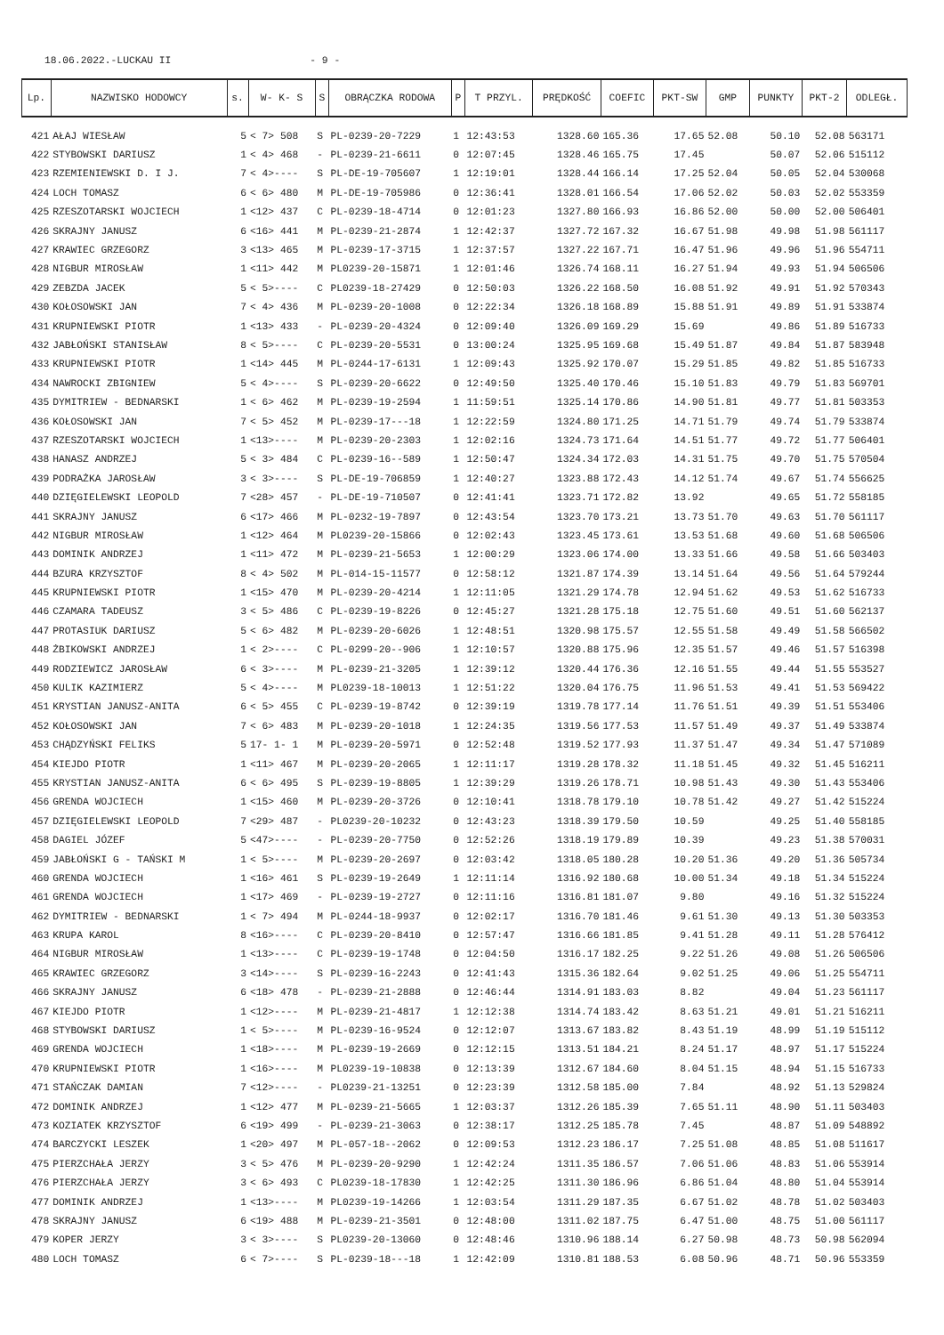18.06.2022.-LUCKAU II - 9 -
| Lp. | NAZWISKO HODOWCY | s. | W- K- S | S | OBRĄCZKA RODOWA | P | T PRZYL. | PRĘDKOŚĆ | COEFIC | PKT-SW | GMP | PUNKTY | PKT-2 | ODLEGŁ. |
| --- | --- | --- | --- | --- | --- | --- | --- | --- | --- | --- | --- | --- | --- | --- |
| 421 | AŁAJ WIESŁAW | 5 | < 7> 508 | S | PL-0239-20-7229 | 1 | 12:43:53 | 1328.60 | 165.36 | 17.65 | 52.08 | 50.10 | 52.08 | 563171 |
| 422 | STYBOWSKI DARIUSZ | 1 | < 4> 468 | - | PL-0239-21-6611 | 0 | 12:07:45 | 1328.46 | 165.75 | 17.45 | | 50.07 | 52.06 | 515112 |
| 423 | RZEMIENIEWSKI D. I J. | 7 | < 4>---- | S | PL-DE-19-705607 | 1 | 12:19:01 | 1328.44 | 166.14 | 17.25 | 52.04 | 50.05 | 52.04 | 530068 |
| 424 | LOCH TOMASZ | 6 | < 6> 480 | M | PL-DE-19-705986 | 0 | 12:36:41 | 1328.01 | 166.54 | 17.06 | 52.02 | 50.03 | 52.02 | 553359 |
| 425 | RZESZOTARSKI WOJCIECH | 1 | <12> 437 | C | PL-0239-18-4714 | 0 | 12:01:23 | 1327.80 | 166.93 | 16.86 | 52.00 | 50.00 | 52.00 | 506401 |
| 426 | SKRAJNY JANUSZ | 6 | <16> 441 | M | PL-0239-21-2874 | 1 | 12:42:37 | 1327.72 | 167.32 | 16.67 | 51.98 | 49.98 | 51.98 | 561117 |
| 427 | KRAWIEC GRZEGORZ | 3 | <13> 465 | M | PL-0239-17-3715 | 1 | 12:37:57 | 1327.22 | 167.71 | 16.47 | 51.96 | 49.96 | 51.96 | 554711 |
| 428 | NIGBUR MIROSŁAW | 1 | <11> 442 | M | PL0239-20-15871 | 1 | 12:01:46 | 1326.74 | 168.11 | 16.27 | 51.94 | 49.93 | 51.94 | 506506 |
| 429 | ZEBZDA JACEK | 5 | < 5>---- | C | PL0239-18-27429 | 0 | 12:50:03 | 1326.22 | 168.50 | 16.08 | 51.92 | 49.91 | 51.92 | 570343 |
| 430 | KOŁOSOWSKI JAN | 7 | < 4> 436 | M | PL-0239-20-1008 | 0 | 12:22:34 | 1326.18 | 168.89 | 15.88 | 51.91 | 49.89 | 51.91 | 533874 |
| 431 | KRUPNIEWSKI PIOTR | 1 | <13> 433 | - | PL-0239-20-4324 | 0 | 12:09:40 | 1326.09 | 169.29 | 15.69 | | 49.86 | 51.89 | 516733 |
| 432 | JABŁOŃSKI STANISŁAW | 8 | < 5>---- | C | PL-0239-20-5531 | 0 | 13:00:24 | 1325.95 | 169.68 | 15.49 | 51.87 | 49.84 | 51.87 | 583948 |
| 433 | KRUPNIEWSKI PIOTR | 1 | <14> 445 | M | PL-0244-17-6131 | 1 | 12:09:43 | 1325.92 | 170.07 | 15.29 | 51.85 | 49.82 | 51.85 | 516733 |
| 434 | NAWROCKI ZBIGNIEW | 5 | < 4>---- | S | PL-0239-20-6622 | 0 | 12:49:50 | 1325.40 | 170.46 | 15.10 | 51.83 | 49.79 | 51.83 | 569701 |
| 435 | DYMITRIEW - BEDNARSKI | 1 | < 6> 462 | M | PL-0239-19-2594 | 1 | 11:59:51 | 1325.14 | 170.86 | 14.90 | 51.81 | 49.77 | 51.81 | 503353 |
| 436 | KOŁOSOWSKI JAN | 7 | < 5> 452 | M | PL-0239-17---18 | 1 | 12:22:59 | 1324.80 | 171.25 | 14.71 | 51.79 | 49.74 | 51.79 | 533874 |
| 437 | RZESZOTARSKI WOJCIECH | 1 | <13>---- | M | PL-0239-20-2303 | 1 | 12:02:16 | 1324.73 | 171.64 | 14.51 | 51.77 | 49.72 | 51.77 | 506401 |
| 438 | HANASZ ANDRZEJ | 5 | < 3> 484 | C | PL-0239-16--589 | 1 | 12:50:47 | 1324.34 | 172.03 | 14.31 | 51.75 | 49.70 | 51.75 | 570504 |
| 439 | PODRAŻKA JAROSŁAW | 3 | < 3>---- | S | PL-DE-19-706859 | 1 | 12:40:27 | 1323.88 | 172.43 | 14.12 | 51.74 | 49.67 | 51.74 | 556625 |
| 440 | DZIĘGIELEWSKI LEOPOLD | 7 | <28> 457 | - | PL-DE-19-710507 | 0 | 12:41:41 | 1323.71 | 172.82 | 13.92 | | 49.65 | 51.72 | 558185 |
| 441 | SKRAJNY JANUSZ | 6 | <17> 466 | M | PL-0232-19-7897 | 0 | 12:43:54 | 1323.70 | 173.21 | 13.73 | 51.70 | 49.63 | 51.70 | 561117 |
| 442 | NIGBUR MIROSŁAW | 1 | <12> 464 | M | PL0239-20-15866 | 0 | 12:02:43 | 1323.45 | 173.61 | 13.53 | 51.68 | 49.60 | 51.68 | 506506 |
| 443 | DOMINIK ANDRZEJ | 1 | <11> 472 | M | PL-0239-21-5653 | 1 | 12:00:29 | 1323.06 | 174.00 | 13.33 | 51.66 | 49.58 | 51.66 | 503403 |
| 444 | BZURA KRZYSZTOF | 8 | < 4> 502 | M | PL-014-15-11577 | 0 | 12:58:12 | 1321.87 | 174.39 | 13.14 | 51.64 | 49.56 | 51.64 | 579244 |
| 445 | KRUPNIEWSKI PIOTR | 1 | <15> 470 | M | PL-0239-20-4214 | 1 | 12:11:05 | 1321.29 | 174.78 | 12.94 | 51.62 | 49.53 | 51.62 | 516733 |
| 446 | CZAMARA TADEUSZ | 3 | < 5> 486 | C | PL-0239-19-8226 | 0 | 12:45:27 | 1321.28 | 175.18 | 12.75 | 51.60 | 49.51 | 51.60 | 562137 |
| 447 | PROTASIUK DARIUSZ | 5 | < 6> 482 | M | PL-0239-20-6026 | 1 | 12:48:51 | 1320.98 | 175.57 | 12.55 | 51.58 | 49.49 | 51.58 | 566502 |
| 448 | ŻBIKOWSKI ANDRZEJ | 1 | < 2>---- | C | PL-0299-20--906 | 1 | 12:10:57 | 1320.88 | 175.96 | 12.35 | 51.57 | 49.46 | 51.57 | 516398 |
| 449 | RODZIEWICZ JAROSŁAW | 6 | < 3>---- | M | PL-0239-21-3205 | 1 | 12:39:12 | 1320.44 | 176.36 | 12.16 | 51.55 | 49.44 | 51.55 | 553527 |
| 450 | KULIK KAZIMIERZ | 5 | < 4>---- | M | PL0239-18-10013 | 1 | 12:51:22 | 1320.04 | 176.75 | 11.96 | 51.53 | 49.41 | 51.53 | 569422 |
| 451 | KRYSTIAN JANUSZ-ANITA | 6 | < 5> 455 | C | PL-0239-19-8742 | 0 | 12:39:19 | 1319.78 | 177.14 | 11.76 | 51.51 | 49.39 | 51.51 | 553406 |
| 452 | KOŁOSOWSKI JAN | 7 | < 6> 483 | M | PL-0239-20-1018 | 1 | 12:24:35 | 1319.56 | 177.53 | 11.57 | 51.49 | 49.37 | 51.49 | 533874 |
| 453 | CHĄDZYŃSKI FELIKS | 5 | 17- 1- 1 | M | PL-0239-20-5971 | 0 | 12:52:48 | 1319.52 | 177.93 | 11.37 | 51.47 | 49.34 | 51.47 | 571089 |
| 454 | KIEJDO PIOTR | 1 | <11> 467 | M | PL-0239-20-2065 | 1 | 12:11:17 | 1319.28 | 178.32 | 11.18 | 51.45 | 49.32 | 51.45 | 516211 |
| 455 | KRYSTIAN JANUSZ-ANITA | 6 | < 6> 495 | S | PL-0239-19-8805 | 1 | 12:39:29 | 1319.26 | 178.71 | 10.98 | 51.43 | 49.30 | 51.43 | 553406 |
| 456 | GRENDA WOJCIECH | 1 | <15> 460 | M | PL-0239-20-3726 | 0 | 12:10:41 | 1318.78 | 179.10 | 10.78 | 51.42 | 49.27 | 51.42 | 515224 |
| 457 | DZIĘGIELEWSKI LEOPOLD | 7 | <29> 487 | - | PL0239-20-10232 | 0 | 12:43:23 | 1318.39 | 179.50 | 10.59 | | 49.25 | 51.40 | 558185 |
| 458 | DAGIEL JÓZEF | 5 | <47>---- | - | PL-0239-20-7750 | 0 | 12:52:26 | 1318.19 | 179.89 | 10.39 | | 49.23 | 51.38 | 570031 |
| 459 | JABŁOŃSKI G - TAŃSKI M | 1 | < 5>---- | M | PL-0239-20-2697 | 0 | 12:03:42 | 1318.05 | 180.28 | 10.20 | 51.36 | 49.20 | 51.36 | 505734 |
| 460 | GRENDA WOJCIECH | 1 | <16> 461 | S | PL-0239-19-2649 | 1 | 12:11:14 | 1316.92 | 180.68 | 10.00 | 51.34 | 49.18 | 51.34 | 515224 |
| 461 | GRENDA WOJCIECH | 1 | <17> 469 | - | PL-0239-19-2727 | 0 | 12:11:16 | 1316.81 | 181.07 | 9.80 | | 49.16 | 51.32 | 515224 |
| 462 | DYMITRIEW - BEDNARSKI | 1 | < 7> 494 | M | PL-0244-18-9937 | 0 | 12:02:17 | 1316.70 | 181.46 | 9.61 | 51.30 | 49.13 | 51.30 | 503353 |
| 463 | KRUPA KAROL | 8 | <16>---- | C | PL-0239-20-8410 | 0 | 12:57:47 | 1316.66 | 181.85 | 9.41 | 51.28 | 49.11 | 51.28 | 576412 |
| 464 | NIGBUR MIROSŁAW | 1 | <13>---- | C | PL-0239-19-1748 | 0 | 12:04:50 | 1316.17 | 182.25 | 9.22 | 51.26 | 49.08 | 51.26 | 506506 |
| 465 | KRAWIEC GRZEGORZ | 3 | <14>---- | S | PL-0239-16-2243 | 0 | 12:41:43 | 1315.36 | 182.64 | 9.02 | 51.25 | 49.06 | 51.25 | 554711 |
| 466 | SKRAJNY JANUSZ | 6 | <18> 478 | - | PL-0239-21-2888 | 0 | 12:46:44 | 1314.91 | 183.03 | 8.82 | | 49.04 | 51.23 | 561117 |
| 467 | KIEJDO PIOTR | 1 | <12>---- | M | PL-0239-21-4817 | 1 | 12:12:38 | 1314.74 | 183.42 | 8.63 | 51.21 | 49.01 | 51.21 | 516211 |
| 468 | STYBOWSKI DARIUSZ | 1 | < 5>---- | M | PL-0239-16-9524 | 0 | 12:12:07 | 1313.67 | 183.82 | 8.43 | 51.19 | 48.99 | 51.19 | 515112 |
| 469 | GRENDA WOJCIECH | 1 | <18>---- | M | PL-0239-19-2669 | 0 | 12:12:15 | 1313.51 | 184.21 | 8.24 | 51.17 | 48.97 | 51.17 | 515224 |
| 470 | KRUPNIEWSKI PIOTR | 1 | <16>---- | M | PL0239-19-10838 | 0 | 12:13:39 | 1312.67 | 184.60 | 8.04 | 51.15 | 48.94 | 51.15 | 516733 |
| 471 | STAŃCZAK DAMIAN | 7 | <12>---- | - | PL0239-21-13251 | 0 | 12:23:39 | 1312.58 | 185.00 | 7.84 | | 48.92 | 51.13 | 529824 |
| 472 | DOMINIK ANDRZEJ | 1 | <12> 477 | M | PL-0239-21-5665 | 1 | 12:03:37 | 1312.26 | 185.39 | 7.65 | 51.11 | 48.90 | 51.11 | 503403 |
| 473 | KOZIATEK KRZYSZTOF | 6 | <19> 499 | - | PL-0239-21-3063 | 0 | 12:38:17 | 1312.25 | 185.78 | 7.45 | | 48.87 | 51.09 | 548892 |
| 474 | BARCZYCKI LESZEK | 1 | <20> 497 | M | PL-057-18--2062 | 0 | 12:09:53 | 1312.23 | 186.17 | 7.25 | 51.08 | 48.85 | 51.08 | 511617 |
| 475 | PIERZCHAŁA JERZY | 3 | < 5> 476 | M | PL-0239-20-9290 | 1 | 12:42:24 | 1311.35 | 186.57 | 7.06 | 51.06 | 48.83 | 51.06 | 553914 |
| 476 | PIERZCHAŁA JERZY | 3 | < 6> 493 | C | PL0239-18-17830 | 1 | 12:42:25 | 1311.30 | 186.96 | 6.86 | 51.04 | 48.80 | 51.04 | 553914 |
| 477 | DOMINIK ANDRZEJ | 1 | <13>---- | M | PL0239-19-14266 | 1 | 12:03:54 | 1311.29 | 187.35 | 6.67 | 51.02 | 48.78 | 51.02 | 503403 |
| 478 | SKRAJNY JANUSZ | 6 | <19> 488 | M | PL-0239-21-3501 | 0 | 12:48:00 | 1311.02 | 187.75 | 6.47 | 51.00 | 48.75 | 51.00 | 561117 |
| 479 | KOPER JERZY | 3 | < 3>---- | S | PL0239-20-13060 | 0 | 12:48:46 | 1310.96 | 188.14 | 6.27 | 50.98 | 48.73 | 50.98 | 562094 |
| 480 | LOCH TOMASZ | 6 | < 7>---- | S | PL-0239-18---18 | 1 | 12:42:09 | 1310.81 | 188.53 | 6.08 | 50.96 | 48.71 | 50.96 | 553359 |